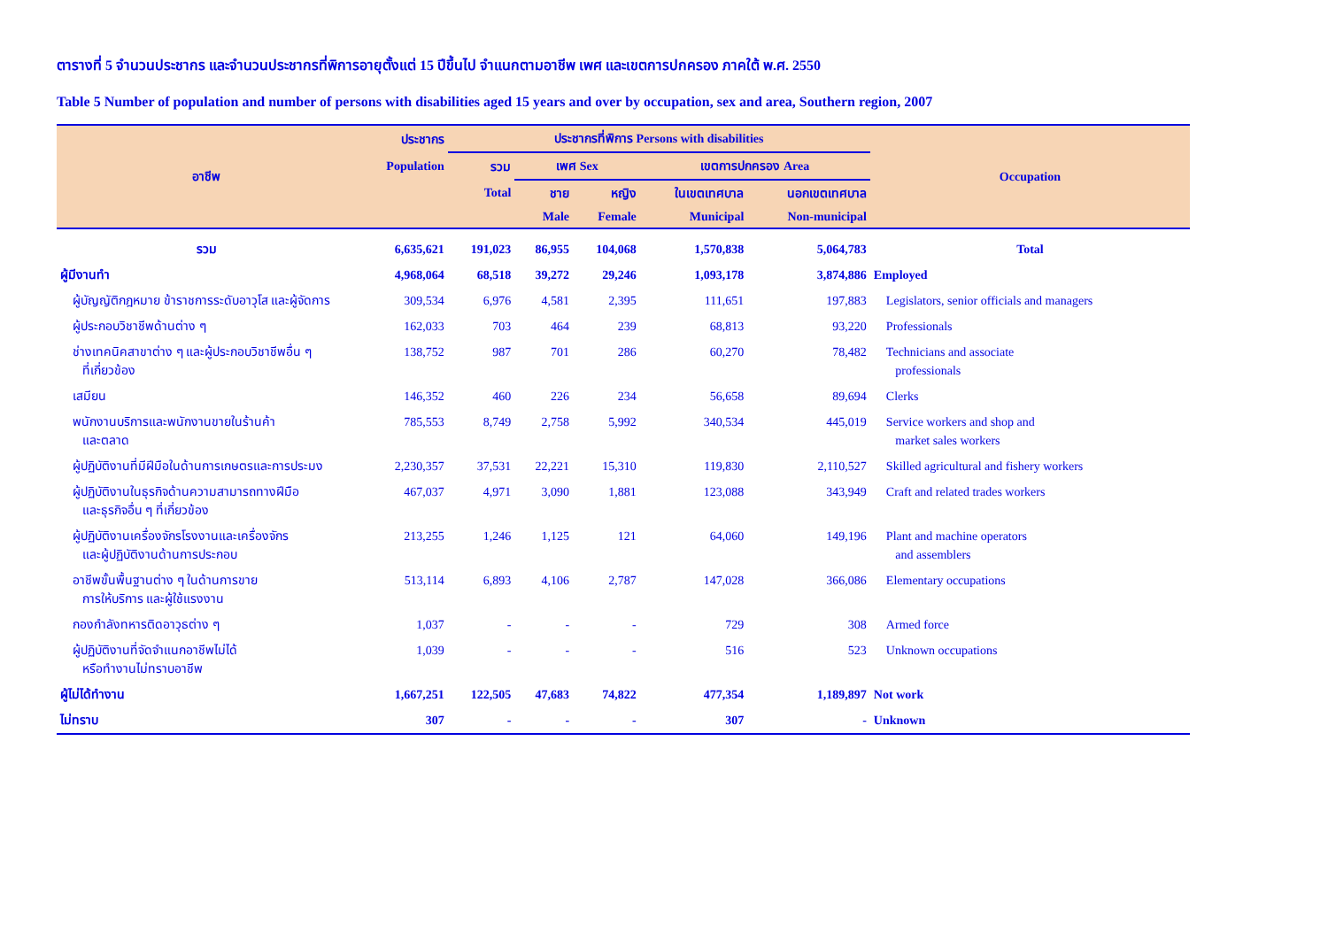ตารางที่ 5 จำนวนประชากร และจำนวนประชากรที่พิการอายุตั้งแต่ 15 ปีขึ้นไป จำแนกตามอาชีพ เพศ และเขตการปกครอง ภาคใต้ พ.ศ. 2550
Table 5 Number of population and number of persons with disabilities aged 15 years and over by occupation, sex and area, Southern region, 2007
| อาชีพ | ประชากร | ประชากรที่พิการ Persons with disabilities | | | | | Occupation |
| --- | --- | --- | --- | --- | --- | --- | --- |
| | Population | รวม | เพศ Sex | | เขตการปกครอง Area | | |
| | | Total | ชาย | หญิง | ในเขตเทศบาล | นอกเขตเทศบาล | |
| | | | Male | Female | Municipal | Non-municipal | |
| รวม | 6,635,621 | 191,023 | 86,955 | 104,068 | 1,570,838 | 5,064,783 | Total |
| ผู้มีงานทำ | 4,968,064 | 68,518 | 39,272 | 29,246 | 1,093,178 | 3,874,886 | Employed |
| ผู้บัญญัติกฎหมาย ข้าราชการระดับอาวุโส และผู้จัดการ | 309,534 | 6,976 | 4,581 | 2,395 | 111,651 | 197,883 | Legislators, senior officials and managers |
| ผู้ประกอบวิชาชีพด้านต่าง ๆ | 162,033 | 703 | 464 | 239 | 68,813 | 93,220 | Professionals |
| ช่างเทคนิคสาขาต่าง ๆ และผู้ประกอบวิชาชีพอื่น ๆ ที่เกี่ยวข้อง | 138,752 | 987 | 701 | 286 | 60,270 | 78,482 | Technicians and associate professionals |
| เสมียน | 146,352 | 460 | 226 | 234 | 56,658 | 89,694 | Clerks |
| พนักงานบริการและพนักงานขายในร้านค้า และตลาด | 785,553 | 8,749 | 2,758 | 5,992 | 340,534 | 445,019 | Service workers and shop and market sales workers |
| ผู้ปฏิบัติงานที่มีฝีมือในด้านการเกษตรและการประมง | 2,230,357 | 37,531 | 22,221 | 15,310 | 119,830 | 2,110,527 | Skilled agricultural and fishery workers |
| ผู้ปฏิบัติงานในธุรกิจด้านความสามารถทางฝีมือ และธุรกิจอื่น ๆ ที่เกี่ยวข้อง | 467,037 | 4,971 | 3,090 | 1,881 | 123,088 | 343,949 | Craft and related trades workers |
| ผู้ปฏิบัติงานเครื่องจักรโรงงานและเครื่องจักร และผู้ปฏิบัติงานด้านการประกอบ | 213,255 | 1,246 | 1,125 | 121 | 64,060 | 149,196 | Plant and machine operators and assemblers |
| อาชีพขั้นพื้นฐานต่าง ๆ ในด้านการขาย การให้บริการ และผู้ใช้แรงงาน | 513,114 | 6,893 | 4,106 | 2,787 | 147,028 | 366,086 | Elementary occupations |
| กองกำลังทหารติดอาวุธต่าง ๆ | 1,037 | - | - | - | 729 | 308 | Armed force |
| ผู้ปฏิบัติงานที่จัดจำแนกอาชีพไม่ได้ หรือทำงานไม่ทราบอาชีพ | 1,039 | - | - | - | 516 | 523 | Unknown occupations |
| ผู้ไม่ได้ทำงาน | 1,667,251 | 122,505 | 47,683 | 74,822 | 477,354 | 1,189,897 | Not work |
| ไม่ทราบ | 307 | - | - | - | 307 | - | Unknown |